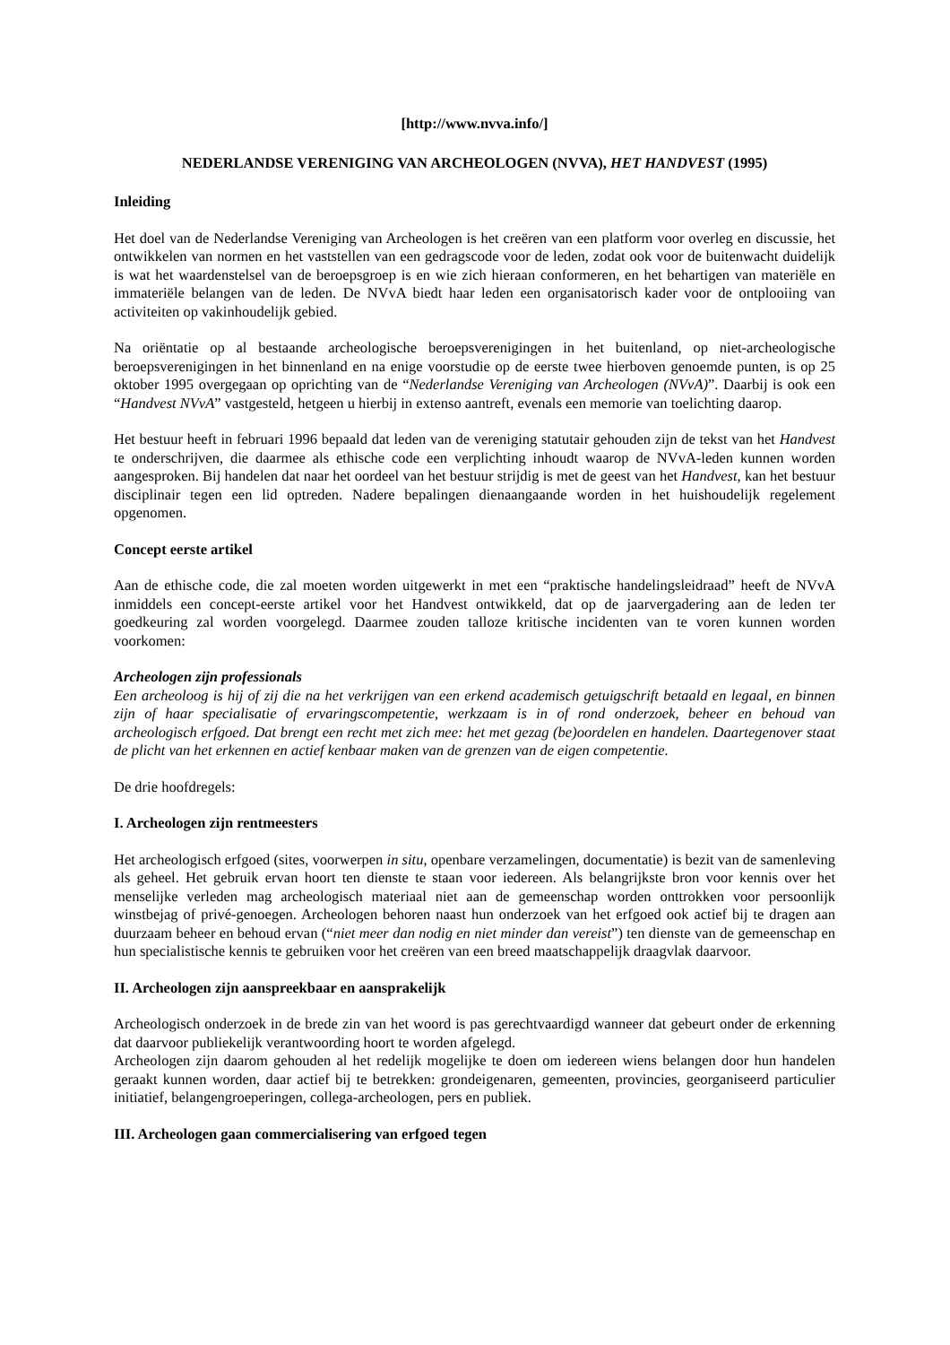[http://www.nvva.info/]
NEDERLANDSE VERENIGING VAN ARCHEOLOGEN (NVVA), HET HANDVEST (1995)
Inleiding
Het doel van de Nederlandse Vereniging van Archeologen is het creëren van een platform voor overleg en discussie, het ontwikkelen van normen en het vaststellen van een gedragscode voor de leden, zodat ook voor de buitenwacht duidelijk is wat het waardenstelsel van de beroepsgroep is en wie zich hieraan conformeren, en het behartigen van materiële en immateriële belangen van de leden. De NVvA biedt haar leden een organisatorisch kader voor de ontplooiing van activiteiten op vakinhoudelijk gebied.
Na oriëntatie op al bestaande archeologische beroepsverenigingen in het buitenland, op niet-archeologische beroepsverenigingen in het binnenland en na enige voorstudie op de eerste twee hierboven genoemde punten, is op 25 oktober 1995 overgegaan op oprichting van de “Nederlandse Vereniging van Archeologen (NVvA)”. Daarbij is ook een “Handvest NVvA” vastgesteld, hetgeen u hierbij in extenso aantreft, evenals een memorie van toelichting daarop.
Het bestuur heeft in februari 1996 bepaald dat leden van de vereniging statutair gehouden zijn de tekst van het Handvest te onderschrijven, die daarmee als ethische code een verplichting inhoudt waarop de NVvA-leden kunnen worden aangesproken. Bij handelen dat naar het oordeel van het bestuur strijdig is met de geest van het Handvest, kan het bestuur disciplinair tegen een lid optreden. Nadere bepalingen dienaangaande worden in het huishoudelijk regelement opgenomen.
Concept eerste artikel
Aan de ethische code, die zal moeten worden uitgewerkt in met een “praktische handelingsleidraad” heeft de NVvA inmiddels een concept-eerste artikel voor het Handvest ontwikkeld, dat op de jaarvergadering aan de leden ter goedkeuring zal worden voorgelegd. Daarmee zouden talloze kritische incidenten van te voren kunnen worden voorkomen:
Archeologen zijn professionals
Een archeoloog is hij of zij die na het verkrijgen van een erkend academisch getuigschrift betaald en legaal, en binnen zijn of haar specialisatie of ervaringscompetentie, werkzaam is in of rond onderzoek, beheer en behoud van archeologisch erfgoed. Dat brengt een recht met zich mee: het met gezag (be)oordelen en handelen. Daartegenover staat de plicht van het erkennen en actief kenbaar maken van de grenzen van de eigen competentie.
De drie hoofdregels:
I. Archeologen zijn rentmeesters
Het archeologisch erfgoed (sites, voorwerpen in situ, openbare verzamelingen, documentatie) is bezit van de samenleving als geheel. Het gebruik ervan hoort ten dienste te staan voor iedereen. Als belangrijkste bron voor kennis over het menselijke verleden mag archeologisch materiaal niet aan de gemeenschap worden onttrokken voor persoonlijk winstbejag of privé-genoegen. Archeologen behoren naast hun onderzoek van het erfgoed ook actief bij te dragen aan duurzaam beheer en behoud ervan (“niet meer dan nodig en niet minder dan vereist”) ten dienste van de gemeenschap en hun specialistische kennis te gebruiken voor het creëren van een breed maatschappelijk draagvlak daarvoor.
II. Archeologen zijn aanspreekbaar en aansprakelijk
Archeologisch onderzoek in de brede zin van het woord is pas gerechtvaardigd wanneer dat gebeurt onder de erkenning dat daarvoor publiekelijk verantwoording hoort te worden afgelegd.
Archeologen zijn daarom gehouden al het redelijk mogelijke te doen om iedereen wiens belangen door hun handelen geraakt kunnen worden, daar actief bij te betrekken: grondeigenaren, gemeenten, provincies, georganiseerd particulier initiatief, belangengroeperingen, collega-archeologen, pers en publiek.
III. Archeologen gaan commercialisering van erfgoed tegen